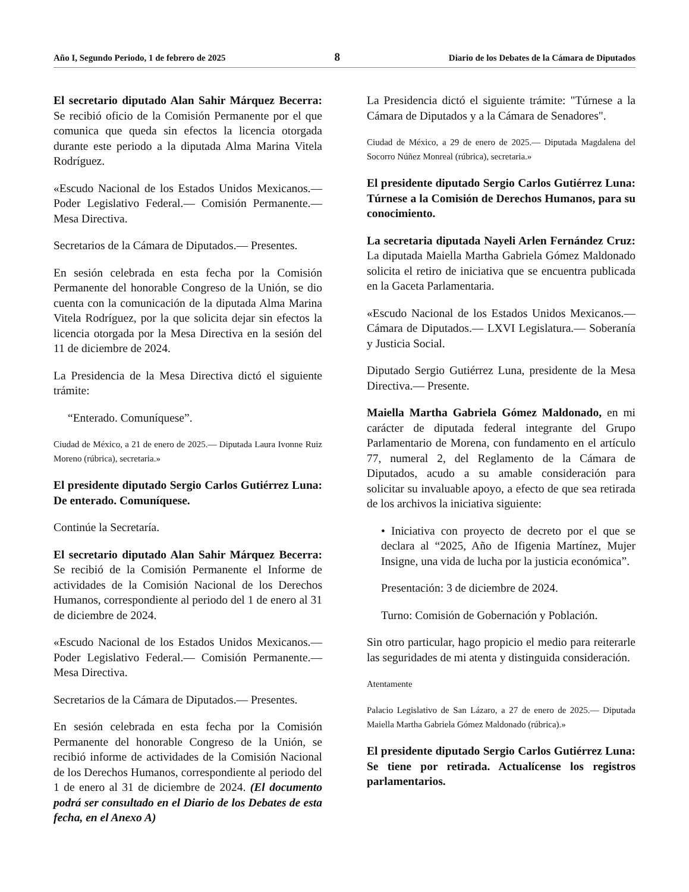Año I, Segundo Periodo, 1 de febrero de 2025 8 Diario de los Debates de la Cámara de Diputados
El secretario diputado Alan Sahir Márquez Becerra: Se recibió oficio de la Comisión Permanente por el que comunica que queda sin efectos la licencia otorgada durante este periodo a la diputada Alma Marina Vitela Rodríguez.
«Escudo Nacional de los Estados Unidos Mexicanos.— Poder Legislativo Federal.— Comisión Permanente.— Mesa Directiva.
Secretarios de la Cámara de Diputados.— Presentes.
En sesión celebrada en esta fecha por la Comisión Permanente del honorable Congreso de la Unión, se dio cuenta con la comunicación de la diputada Alma Marina Vitela Rodríguez, por la que solicita dejar sin efectos la licencia otorgada por la Mesa Directiva en la sesión del 11 de diciembre de 2024.
La Presidencia de la Mesa Directiva dictó el siguiente trámite:
“Enterado. Comuníquese”.
Ciudad de México, a 21 de enero de 2025.— Diputada Laura Ivonne Ruiz Moreno (rúbrica), secretaria.»
El presidente diputado Sergio Carlos Gutiérrez Luna: De enterado. Comuníquese.
Continúe la Secretaría.
El secretario diputado Alan Sahir Márquez Becerra: Se recibió de la Comisión Permanente el Informe de actividades de la Comisión Nacional de los Derechos Humanos, correspondiente al periodo del 1 de enero al 31 de diciembre de 2024.
«Escudo Nacional de los Estados Unidos Mexicanos.— Poder Legislativo Federal.— Comisión Permanente.— Mesa Directiva.
Secretarios de la Cámara de Diputados.— Presentes.
En sesión celebrada en esta fecha por la Comisión Permanente del honorable Congreso de la Unión, se recibió informe de actividades de la Comisión Nacional de los Derechos Humanos, correspondiente al periodo del 1 de enero al 31 de diciembre de 2024. (El documento podrá ser consultado en el Diario de los Debates de esta fecha, en el Anexo A)
La Presidencia dictó el siguiente trámite: "Túrnese a la Cámara de Diputados y a la Cámara de Senadores".
Ciudad de México, a 29 de enero de 2025.— Diputada Magdalena del Socorro Núñez Monreal (rúbrica), secretaria.»
El presidente diputado Sergio Carlos Gutiérrez Luna: Túrnese a la Comisión de Derechos Humanos, para su conocimiento.
La secretaria diputada Nayeli Arlen Fernández Cruz: La diputada Maiella Martha Gabriela Gómez Maldonado solicita el retiro de iniciativa que se encuentra publicada en la Gaceta Parlamentaria.
«Escudo Nacional de los Estados Unidos Mexicanos.— Cámara de Diputados.— LXVI Legislatura.— Soberanía y Justicia Social.
Diputado Sergio Gutiérrez Luna, presidente de la Mesa Directiva.— Presente.
Maiella Martha Gabriela Gómez Maldonado, en mi carácter de diputada federal integrante del Grupo Parlamentario de Morena, con fundamento en el artículo 77, numeral 2, del Reglamento de la Cámara de Diputados, acudo a su amable consideración para solicitar su invaluable apoyo, a efecto de que sea retirada de los archivos la iniciativa siguiente:
• Iniciativa con proyecto de decreto por el que se declara al “2025, Año de Ifigenia Martínez, Mujer Insigne, una vida de lucha por la justicia económica”.
Presentación: 3 de diciembre de 2024.
Turno: Comisión de Gobernación y Población.
Sin otro particular, hago propicio el medio para reiterarle las seguridades de mi atenta y distinguida consideración.
Atentamente
Palacio Legislativo de San Lázaro, a 27 de enero de 2025.— Diputada Maiella Martha Gabriela Gómez Maldonado (rúbrica).»
El presidente diputado Sergio Carlos Gutiérrez Luna: Se tiene por retirada. Actualícense los registros parlamentarios.